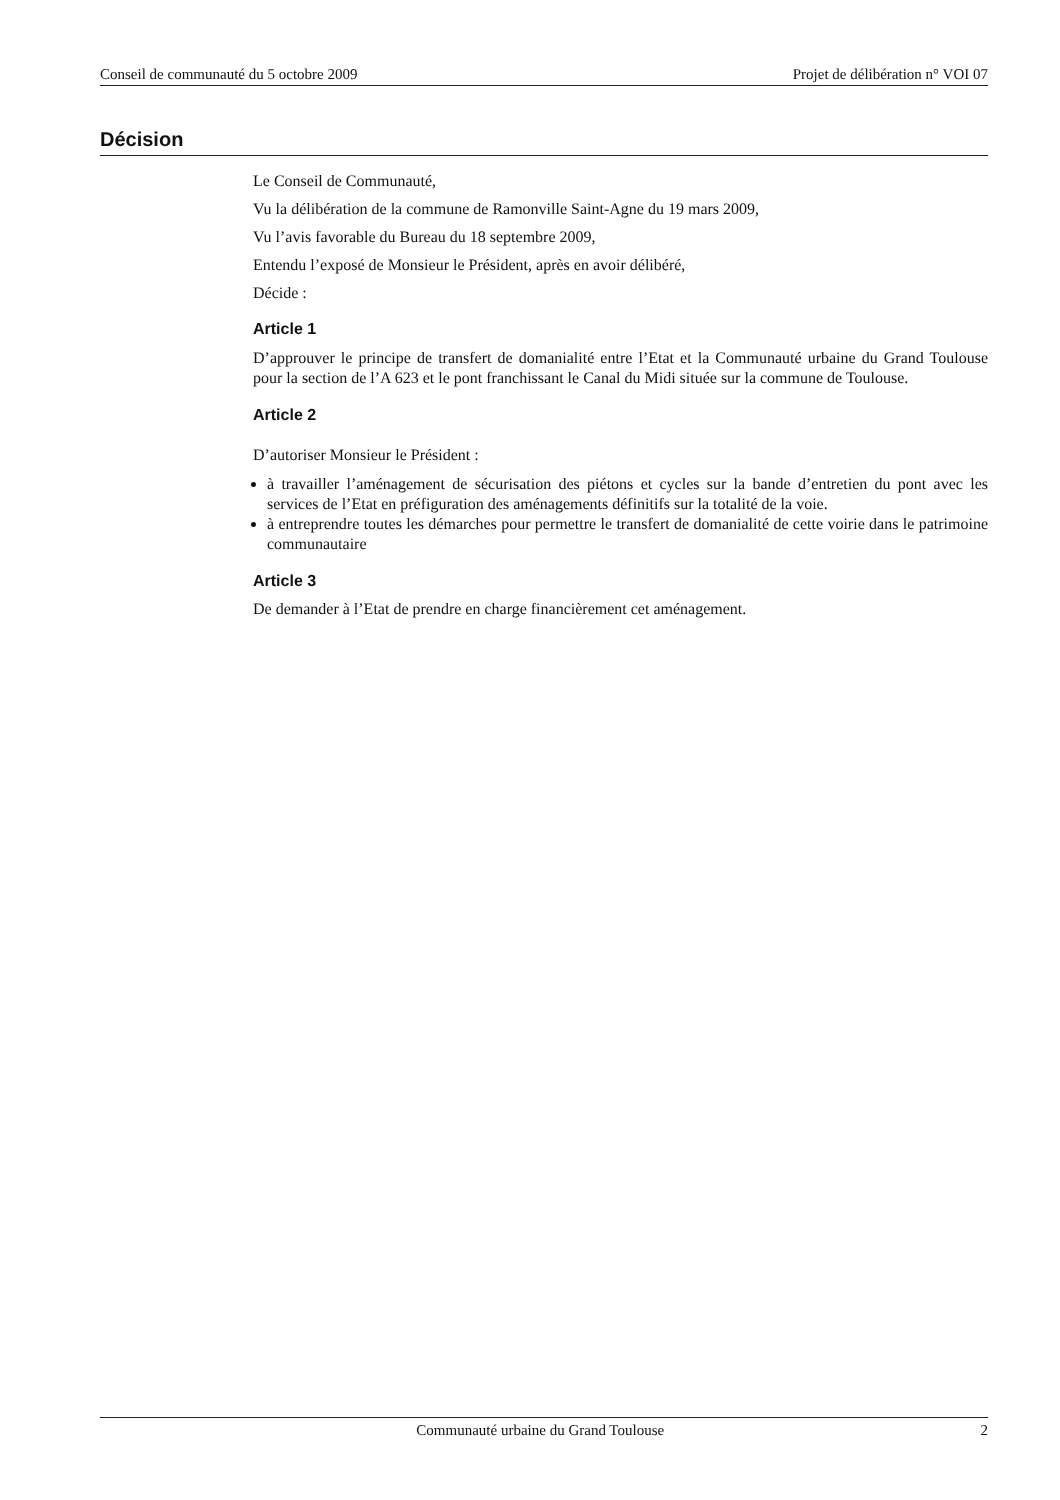Conseil de communauté du 5 octobre 2009 Projet de délibération n° VOI 07
Décision
Le Conseil de Communauté,
Vu la délibération de la commune de Ramonville Saint-Agne du 19 mars 2009,
Vu l’avis favorable du Bureau du 18 septembre 2009,
Entendu l’exposé de Monsieur le Président, après en avoir délibéré,
Décide :
Article 1
D’approuver le principe de transfert de domanialité entre l’Etat et la Communauté urbaine du Grand Toulouse pour la section de l’A 623 et le pont franchissant le Canal du Midi située sur la commune de Toulouse.
Article 2
D’autoriser Monsieur le Président :
à travailler l’aménagement de sécurisation des piétons et cycles sur la bande d’entretien du pont avec les services de l’Etat en préfiguration des aménagements définitifs sur la totalité de la voie.
à entreprendre toutes les démarches pour permettre le transfert de domanialité de cette voirie dans le patrimoine communautaire
Article 3
De demander à l’Etat de prendre en charge financièrement cet aménagement.
Communauté urbaine du Grand Toulouse 2